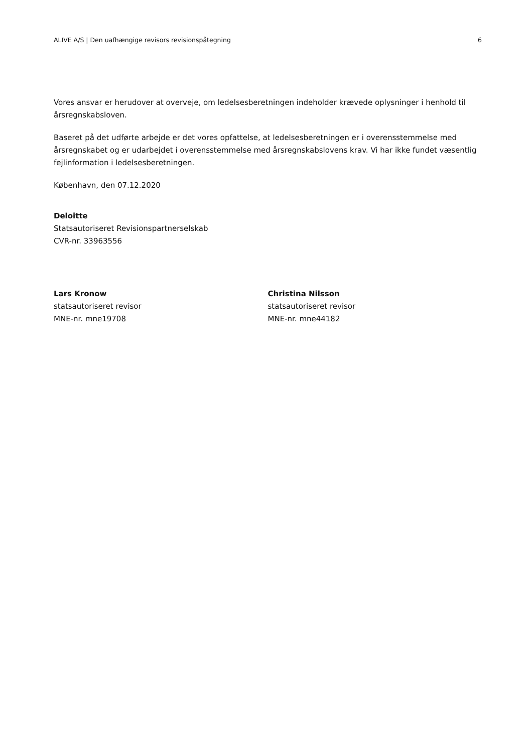ALIVE A/S | Den uafhængige revisors revisionspåtegning 6
Vores ansvar er herudover at overveje, om ledelsesberetningen indeholder krævede oplysninger i henhold til årsregnskabsloven.
Baseret på det udførte arbejde er det vores opfattelse, at ledelsesberetningen er i overensstemmelse med årsregnskabet og er udarbejdet i overensstemmelse med årsregnskabslovens krav. Vi har ikke fundet væsentlig fejlinformation i ledelsesberetningen.
København, den 07.12.2020
Deloitte
Statsautoriseret Revisionspartnerselskab
CVR-nr. 33963556
Lars Kronow
statsautoriseret revisor
MNE-nr. mne19708
Christina Nilsson
statsautoriseret revisor
MNE-nr. mne44182